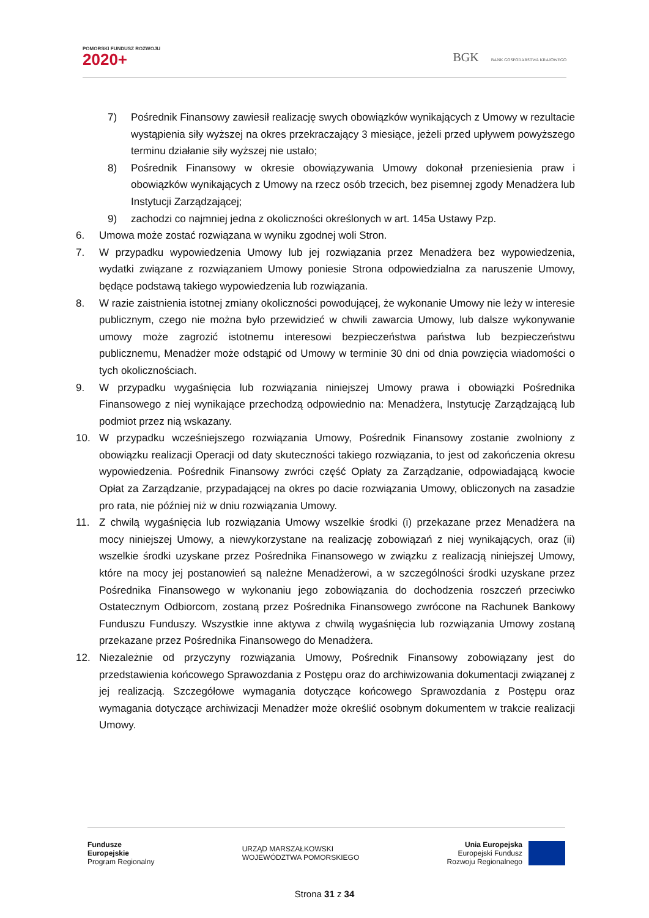POMORSKI FUNDUSZ ROZWOJU
2020+
BGK BANK GOSPODARSTWA KRAJOWEGO
7) Pośrednik Finansowy zawiesił realizację swych obowiązków wynikających z Umowy w rezultacie wystąpienia siły wyższej na okres przekraczający 3 miesiące, jeżeli przed upływem powyższego terminu działanie siły wyższej nie ustało;
8) Pośrednik Finansowy w okresie obowiązywania Umowy dokonał przeniesienia praw i obowiązków wynikających z Umowy na rzecz osób trzecich, bez pisemnej zgody Menadżera lub Instytucji Zarządzającej;
9) zachodzi co najmniej jedna z okoliczności określonych w art. 145a Ustawy Pzp.
6. Umowa może zostać rozwiązana w wyniku zgodnej woli Stron.
7. W przypadku wypowiedzenia Umowy lub jej rozwiązania przez Menadżera bez wypowiedzenia, wydatki związane z rozwiązaniem Umowy poniesie Strona odpowiedzialna za naruszenie Umowy, będące podstawą takiego wypowiedzenia lub rozwiązania.
8. W razie zaistnienia istotnej zmiany okoliczności powodującej, że wykonanie Umowy nie leży w interesie publicznym, czego nie można było przewidzieć w chwili zawarcia Umowy, lub dalsze wykonywanie umowy może zagrozić istotnemu interesowi bezpieczeństwa państwa lub bezpieczeństwu publicznemu, Menadżer może odstąpić od Umowy w terminie 30 dni od dnia powzięcia wiadomości o tych okolicznościach.
9. W przypadku wygaśnięcia lub rozwiązania niniejszej Umowy prawa i obowiązki Pośrednika Finansowego z niej wynikające przechodzą odpowiednio na: Menadżera, Instytucję Zarządzającą lub podmiot przez nią wskazany.
10. W przypadku wcześniejszego rozwiązania Umowy, Pośrednik Finansowy zostanie zwolniony z obowiązku realizacji Operacji od daty skuteczności takiego rozwiązania, to jest od zakończenia okresu wypowiedzenia. Pośrednik Finansowy zwróci część Opłaty za Zarządzanie, odpowiadającą kwocie Opłat za Zarządzanie, przypadającej na okres po dacie rozwiązania Umowy, obliczonych na zasadzie pro rata, nie później niż w dniu rozwiązania Umowy.
11. Z chwilą wygaśnięcia lub rozwiązania Umowy wszelkie środki (i) przekazane przez Menadżera na mocy niniejszej Umowy, a niewykorzystane na realizację zobowiązań z niej wynikających, oraz (ii) wszelkie środki uzyskane przez Pośrednika Finansowego w związku z realizacją niniejszej Umowy, które na mocy jej postanowień są należne Menadżerowi, a w szczególności środki uzyskane przez Pośrednika Finansowego w wykonaniu jego zobowiązania do dochodzenia roszczeń przeciwko Ostatecznym Odbiorcom, zostaną przez Pośrednika Finansowego zwrócone na Rachunek Bankowy Funduszu Funduszy. Wszystkie inne aktywa z chwilą wygaśnięcia lub rozwiązania Umowy zostaną przekazane przez Pośrednika Finansowego do Menadżera.
12. Niezależnie od przyczyny rozwiązania Umowy, Pośrednik Finansowy zobowiązany jest do przedstawienia końcowego Sprawozdania z Postępu oraz do archiwizowania dokumentacji związanej z jej realizacją. Szczegółowe wymagania dotyczące końcowego Sprawozdania z Postępu oraz wymagania dotyczące archiwizacji Menadżer może określić osobnym dokumentem w trakcie realizacji Umowy.
Fundusze
Europejskie
Program Regionalny
URZĄD MARSZAŁKOWSKI
WOJEWÓDZTWA POMORSKIEGO
Unia Europejska
Europejski Fundusz
Rozwoju Regionalnego
Strona 31 z 34